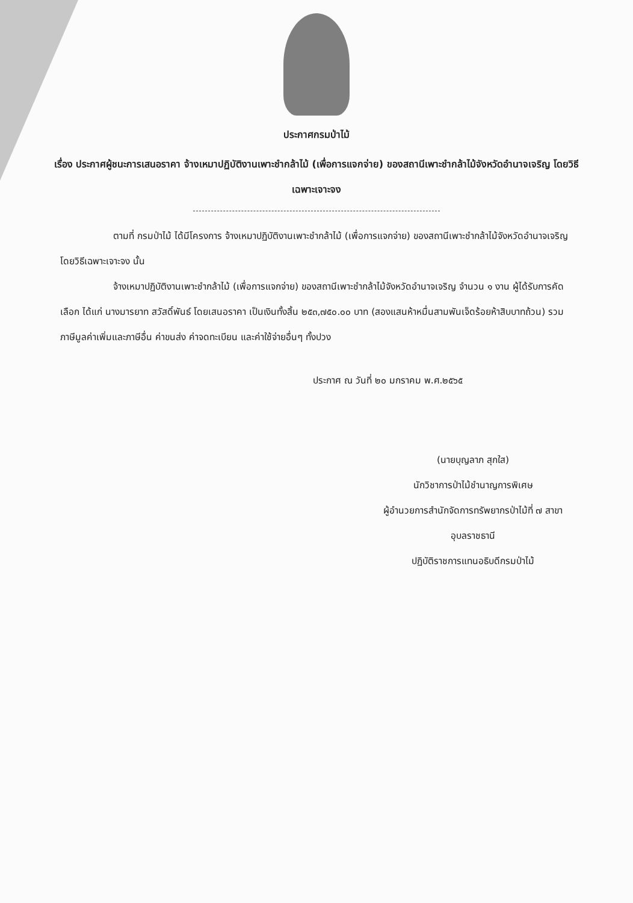ประกาศกรมป่าไม้
เรื่อง ประกาศผู้ชนะการเสนอราคา จ้างเหมาปฏิบัติงานเพาะชำกล้าไม้ (เพื่อการแจกจ่าย) ของสถานีเพาะชำกล้าไม้จังหวัดอำนาจเจริญ โดยวิธีเฉพาะเจาะจง
ตามที่ กรมป่าไม้ ได้มีโครงการ จ้างเหมาปฏิบัติงานเพาะชำกล้าไม้ (เพื่อการแจกจ่าย) ของสถานีเพาะชำกล้าไม้จังหวัดอำนาจเจริญ โดยวิธีเฉพาะเจาะจง นั้น
จ้างเหมาปฏิบัติงานเพาะชำกล้าไม้ (เพื่อการแจกจ่าย) ของสถานีเพาะชำกล้าไม้จังหวัดอำนาจเจริญ จำนวน ๑ งาน ผู้ได้รับการคัดเลือก ได้แก่ นางมารยาท สวัสดิ์พันธ์ โดยเสนอราคา เป็นเงินทั้งสิ้น ๒๕๓,๗๕๐.๐๐ บาท (สองแสนห้าหมื่นสามพันเจ็ดร้อยห้าสิบบาทถ้วน) รวมภาษีมูลค่าเพิ่มและภาษีอื่น ค่าขนส่ง ค่าจดทะเบียน และค่าใช้จ่ายอื่นๆ ทั้งปวง
ประกาศ ณ วันที่ ๒๐ มกราคม พ.ศ.๒๕๖๕
(นายบุญลาภ สุกใส)
นักวิชาการป่าไม้ชำนาญการพิเศษ
ผู้อำนวยการสำนักจัดการทรัพยากรป่าไม้ที่ ๗ สาขา
อุบลราชธานี
ปฏิบัติราชการแทนอธิบดีกรมป่าไม้